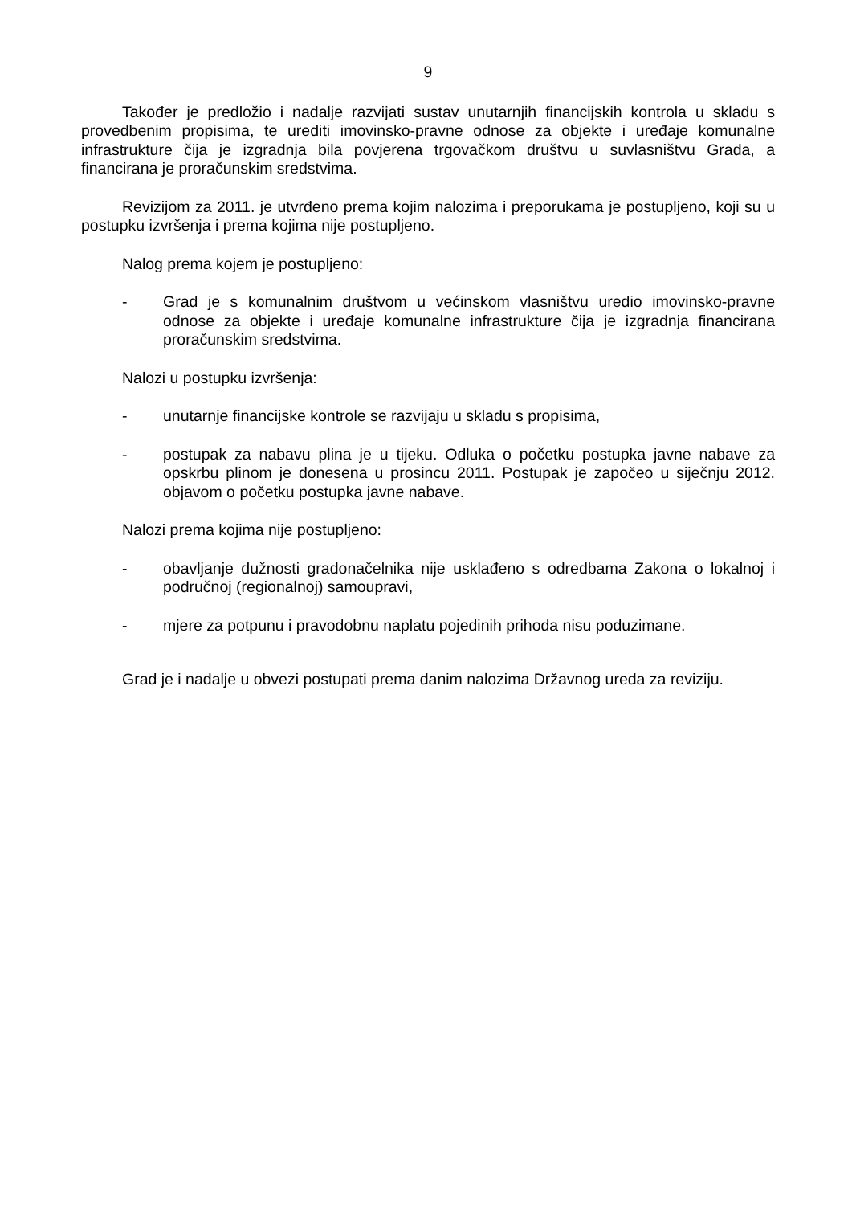9
Također je predložio i nadalje razvijati sustav unutarnjih financijskih kontrola u skladu s provedbenim propisima, te urediti imovinsko-pravne odnose za objekte i uređaje komunalne infrastrukture čija je izgradnja bila povjerena trgovačkom društvu u suvlasništvu Grada, a financirana je proračunskim sredstvima.
Revizijom za 2011. je utvrđeno prema kojim nalozima i preporukama je postupljeno, koji su u postupku izvršenja i prema kojima nije postupljeno.
Nalog prema kojem je postupljeno:
- Grad je s komunalnim društvom u većinskom vlasništvu uredio imovinsko-pravne odnose za objekte i uređaje komunalne infrastrukture čija je izgradnja financirana proračunskim sredstvima.
Nalozi u postupku izvršenja:
- unutarnje financijske kontrole se razvijaju u skladu s propisima,
- postupak za nabavu plina je u tijeku. Odluka o početku postupka javne nabave za opskrbu plinom je donesena u prosincu 2011. Postupak je započeo u siječnju 2012. objavom o početku postupka javne nabave.
Nalozi prema kojima nije postupljeno:
- obavljanje dužnosti gradonačelnika nije usklađeno s odredbama Zakona o lokalnoj i područnoj (regionalnoj) samoupravi,
- mjere za potpunu i pravodobnu naplatu pojedinih prihoda nisu poduzimane.
Grad je i nadalje u obvezi postupati prema danim nalozima Državnog ureda za reviziju.